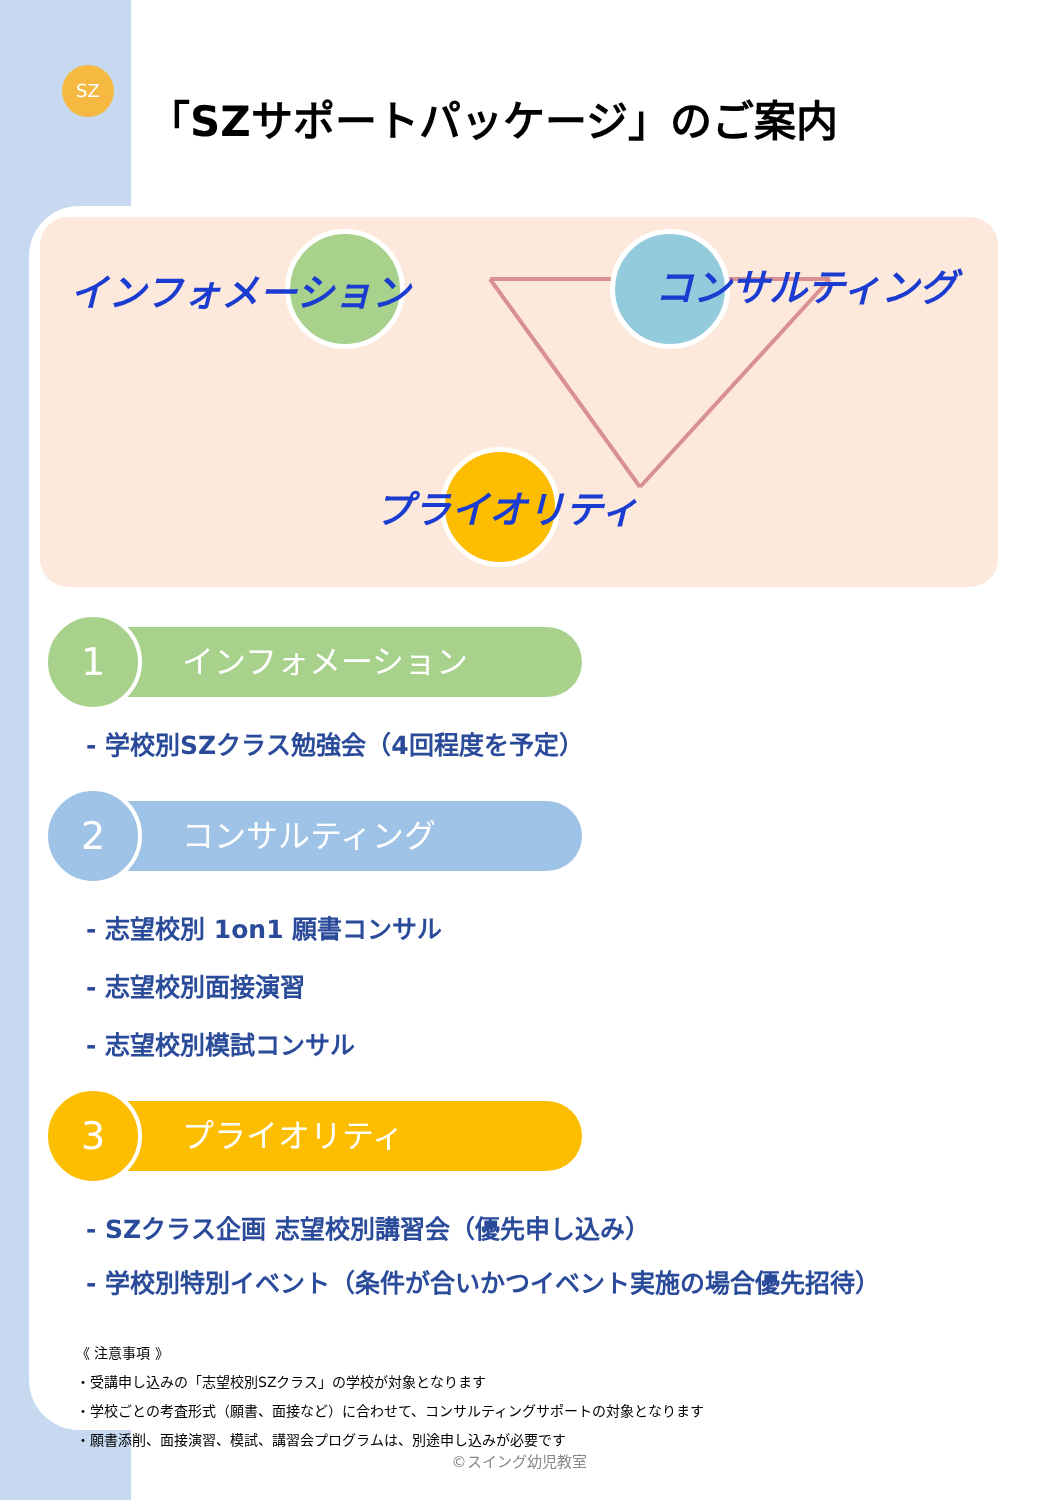SZ
「SZサポートパッケージ」のご案内
インフォメーション コンサルティング
プライオリティ
1
インフォメーション
- 学校別SZクラス勉強会（4回程度を予定）
2
コンサルティング
- 志望校別 1on1 願書コンサル
- 志望校別面接演習
- 志望校別模試コンサル
3
プライオリティ
- SZクラス企画 志望校別講習会（優先申し込み）
- 学校別特別イベント（条件が合いかつイベント実施の場合優先招待）
《 注意事項 》
・受講申し込みの「志望校別SZクラス」の学校が対象となります
・学校ごとの考査形式（願書、面接など）に合わせて、コンサルティングサポートの対象となります
・願書添削、面接演習、模試、講習会プログラムは、別途申し込みが必要です
©スイング幼児教室